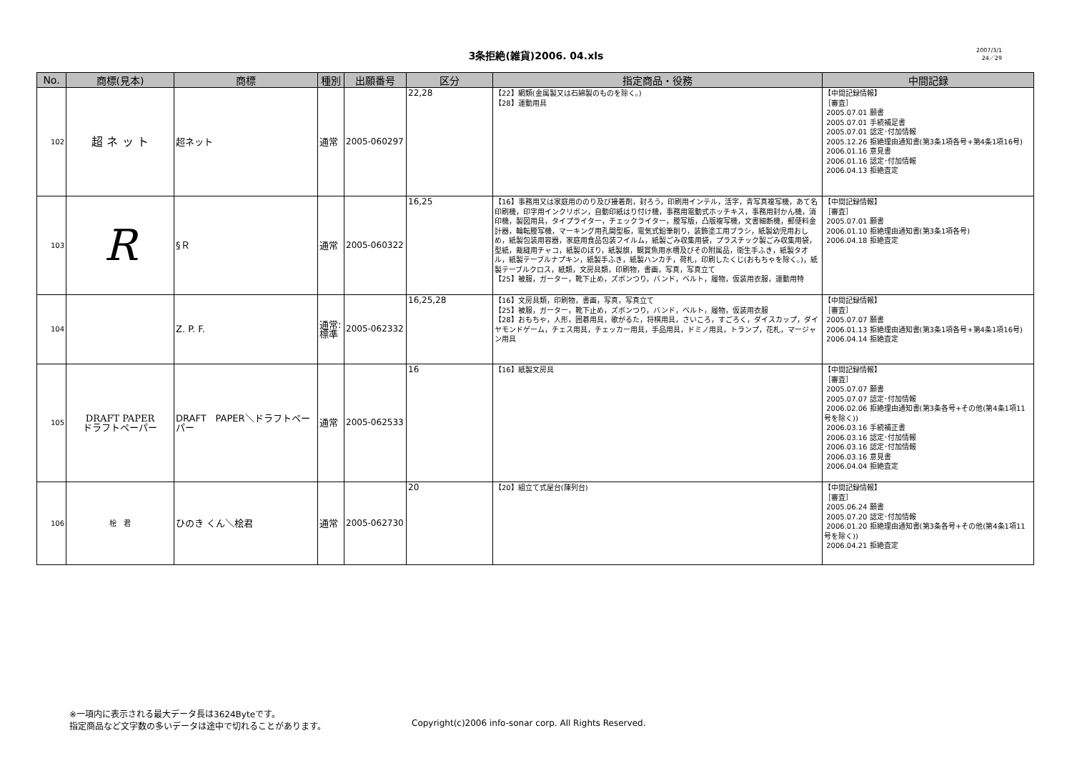3条拒絶(雑貨)2006. 04.xls
2007/3/1
24／29
| No. | 商標(見本) | 商標 | 種別 | 出願番号 | 区分 | 指定商品・役務 | 中間記録 |
| --- | --- | --- | --- | --- | --- | --- | --- |
| 102 | 超 ネ ッ ト | 超ネット | 通常 | 2005-060297 | 22,28 | 【22】網類(金属製又は石綿製のものを除く。) 【28】運動用具 | 【中間記録情報】 ［審査］ 2005.07.01 願書 2005.07.01 手続補足書 2005.07.01 認定･付加情報 2005.12.26 拒絶理由通知書(第3条1項各号+第4条1項16号) 2006.01.16 意見書 2006.01.16 認定･付加情報 2006.04.13 拒絶査定 |
| 103 | R | §Ｒ | 通常 | 2005-060322 | 16,25 | 【16】事務用又は家庭用ののり及び接着剤，封ろう，印刷用インテル，活字，青写真複写機，あて名印刷機，印字用インクリボン，自動印紙はり付け機，事務用電動式ホッチキス，事務用封かん機，消印機，製図用具，タイプライター，チェックライター，謄写版，凸版複写機，文書細断機，郵便料金計器，輪転謄写機，マーキング用孔開型板，電気式鉛筆削り，装飾塗工用ブラシ，紙製幼児用おしめ，紙製包装用容器，家庭用食品包装フイルム，紙製ごみ収集用袋，プラスチック製ごみ収集用袋，型紙，裁縫用チャコ，紙製のぼり，紙製旗，観賞魚用水槽及びその附属品，衛生手ふき，紙製タオル，紙製テーブルナプキン，紙製手ふき，紙製ハンカチ，荷札，印刷したくじ(おもちゃを除く。)，紙製テーブルクロス，紙類，文房具類，印刷物，書画，写真，写真立て 【25】被服，ガーター，靴下止め，ズボンつり，バンド，ベルト，履物，仮装用衣服，運動用特 | 【中間記録情報】 ［審査］ 2005.07.01 願書 2006.01.10 拒絶理由通知書(第3条1項各号) 2006.04.18 拒絶査定 |
| 104 | | Z. P. F. | 通常: 標準 | 2005-062332 | 16,25,28 | 【16】文房具類，印刷物，書画，写真，写真立て 【25】被服，ガーター，靴下止め，ズボンつり，バンド，ベルト，履物，仮装用衣服 【28】おもちゃ，人形，囲碁用具，歌がるた，将棋用具，さいころ，すごろく，ダイスカップ，ダイヤモンドゲーム，チェス用具，チェッカー用具，手品用具，ドミノ用具，トランプ，花札，マージャン用具 | 【中間記録情報】 ［審査］ 2005.07.07 願書 2006.01.13 拒絶理由通知書(第3条1項各号+第4条1項16号) 2006.04.14 拒絶査定 |
| 105 | DRAFT PAPER ドラフトペーパー | DRAFT PAPER＼ドラフトペーパー | 通常 | 2005-062533 | 16 | 【16】紙製文房具 | 【中間記録情報】 ［審査］ 2005.07.07 願書 2005.07.07 認定･付加情報 2006.02.06 拒絶理由通知書(第3条各号+その他(第4条1項11号を除く)) 2006.03.16 手続補正書 2006.03.16 認定･付加情報 2006.03.16 認定･付加情報 2006.03.16 意見書 2006.04.04 拒絶査定 |
| 106 | 桧 君 | ひのき くん＼桧君 | 通常 | 2005-062730 | 20 | 【20】組立て式屋台(陳列台) | 【中間記録情報】 ［審査］ 2005.06.24 願書 2005.07.20 認定･付加情報 2006.01.20 拒絶理由通知書(第3条各号+その他(第4条1項11号を除く)) 2006.04.21 拒絶査定 |
※一項内に表示される最大データ長は3624Byteです。
指定商品など文字数の多いデータは途中で切れることがあります。
Copyright(c)2006 info-sonar corp. All Rights Reserved.